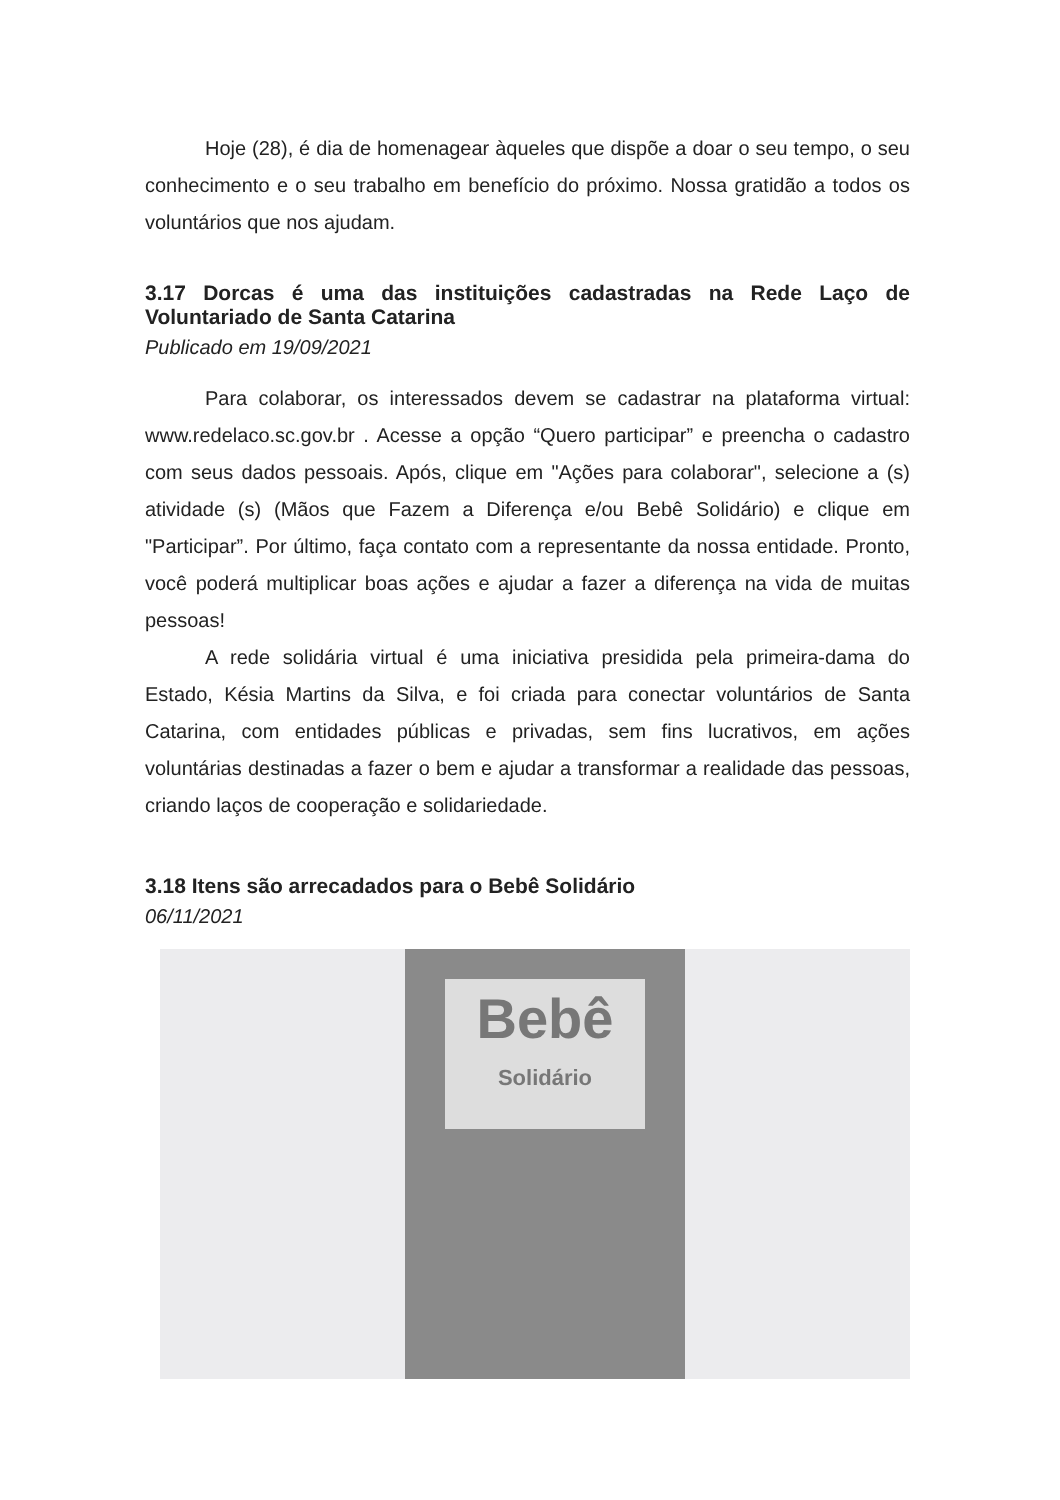Hoje (28), é dia de homenagear àqueles que dispõe a doar o seu tempo, o seu conhecimento e o seu trabalho em benefício do próximo. Nossa gratidão a todos os voluntários que nos ajudam.
3.17 Dorcas é uma das instituições cadastradas na Rede Laço de Voluntariado de Santa Catarina
Publicado em 19/09/2021
Para colaborar, os interessados devem se cadastrar na plataforma virtual: www.redelaco.sc.gov.br . Acesse a opção “Quero participar” e preencha o cadastro com seus dados pessoais. Após, clique em "Ações para colaborar", selecione a (s) atividade (s) (Mãos que Fazem a Diferença e/ou Bebê Solidário) e clique em "Participar”. Por último, faça contato com a representante da nossa entidade. Pronto, você poderá multiplicar boas ações e ajudar a fazer a diferença na vida de muitas pessoas!
A rede solidária virtual é uma iniciativa presidida pela primeira-dama do Estado, Késia Martins da Silva, e foi criada para conectar voluntários de Santa Catarina, com entidades públicas e privadas, sem fins lucrativos, em ações voluntárias destinadas a fazer o bem e ajudar a transformar a realidade das pessoas, criando laços de cooperação e solidariedade.
3.18 Itens são arrecadados para o Bebê Solidário
06/11/2021
Bebê
Solidário